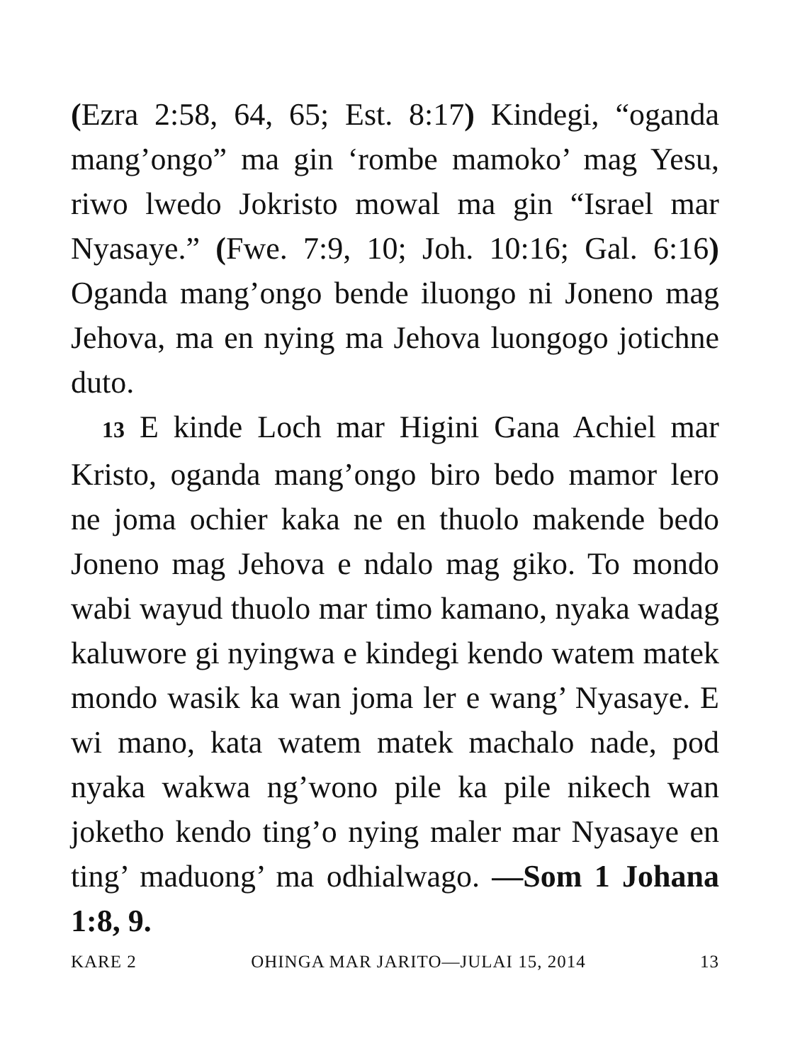(Ezra 2:58, 64, 65; Est. 8:17) Kindegi, “oganda mang’ongo” ma gin ‘rombe mamoko’ mag Yesu, riwo lwedo Jokristo mowal ma gin “Israel mar Nyasaye.” (Fwe. 7:9, 10; Joh. 10:16; Gal. 6:16) Oganda mang’ongo bende iluongo ni Joneno mag Jehova, ma en nying ma Jehova luongogo jotichne duto.
13 E kinde Loch mar Higini Gana Achiel mar Kristo, oganda mang’ongo biro bedo mamor lero ne joma ochier kaka ne en thuolo makende bedo Joneno mag Jehova e ndalo mag giko. To mondo wabi wayud thuolo mar timo kamano, nyaka wadag kaluwore gi nyingwa e kindegi kendo watem matek mondo wasik ka wan joma ler e wang’ Nyasaye. E wi mano, kata watem matek machalo nade, pod nyaka wakwa ng’wono pile ka pile nikech wan joketho kendo ting’o nying maler mar Nyasaye en ting’ maduong’ ma odhialwago. —Som 1 Johana 1:8, 9.
KARE 2 OHINGA MAR JARITO—JULAI 15, 2014 13